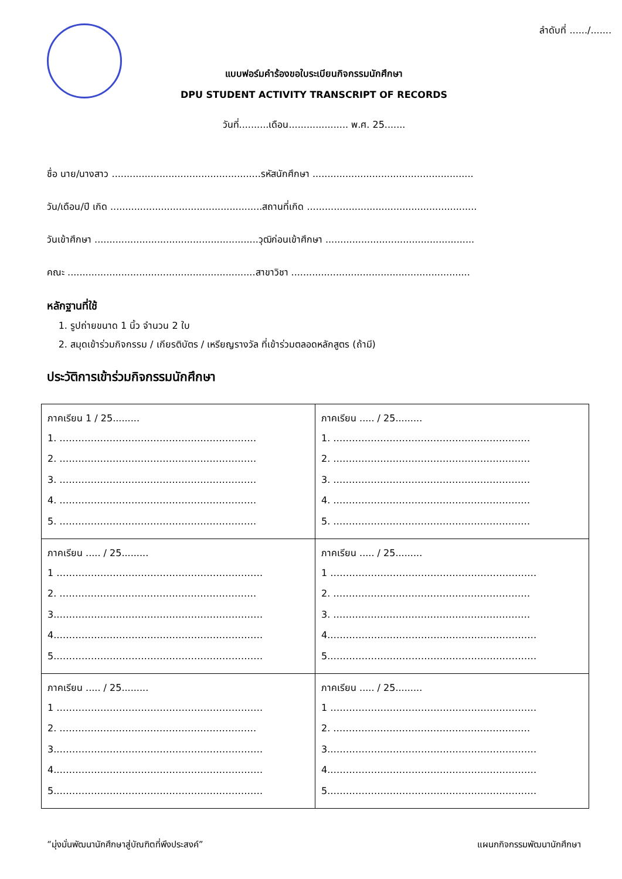ลำดับที่ ....../.......
แบบฟอร์มคำร้องขอใบระเบียนกิจกรรมนักศึกษา
DPU STUDENT ACTIVITY TRANSCRIPT OF RECORDS
วันที่..........เดือน.................... พ.ศ. 25.......
ชื่อ นาย/นางสาว ..................................................รหัสนักศึกษา ......................................................
วัน/เดือน/ปี เกิด ...................................................สถานที่เกิด .........................................................
วันเข้าศึกษา .......................................................วุฒิก่อนเข้าศึกษา ..................................................
คณะ ...............................................................สาขาวิชา ............................................................
หลักฐานที่ใช้
1. รูปถ่ายขนาด 1 นิ้ว จำนวน 2 ใบ
2. สมุดเข้าร่วมกิจกรรม / เกียรติบัตร / เหรียญรางวัล ที่เข้าร่วมตลอดหลักสูตร (ถ้ามี)
ประวัติการเข้าร่วมกิจกรรมนักศึกษา
| ภาคเรียน 1 / 25......... 1. ……………………………………………………… 2. ……………………………………………………… 3. ……………………………………………………… 4. ……………………………………………………… 5. ……………………………………………………… | ภาคเรียน ..... / 25......... 1. ……………………………………………………… 2. ……………………………………………………… 3. ……………………………………………………… 4. ……………………………………………………… 5. ……………………………………………………… |
| ภาคเรียน ..... / 25......... 1 ………………………………………………………… 2. ……………………………………………………… 3.………………………………………………………… 4.………………………………………………………… 5.………………………………………………………… | ภาคเรียน ..... / 25......... 1 ………………………………………………………… 2. ……………………………………………………… 3. ……………………………………………………… 4.………………………………………………………… 5.………………………………………………………… |
| ภาคเรียน ..... / 25......... 1 ………………………………………………………… 2. ……………………………………………………… 3.………………………………………………………… 4.………………………………………………………… 5.………………………………………………………… | ภาคเรียน ..... / 25......... 1 ………………………………………………………… 2. ……………………………………………………… 3.………………………………………………………… 4.………………………………………………………… 5.………………………………………………………… |
“มุ่งมั่นพัฒนานักศึกษาสู่บัณฑิตที่พึงประสงค์” แผนกกิจกรรมพัฒนานักศึกษา